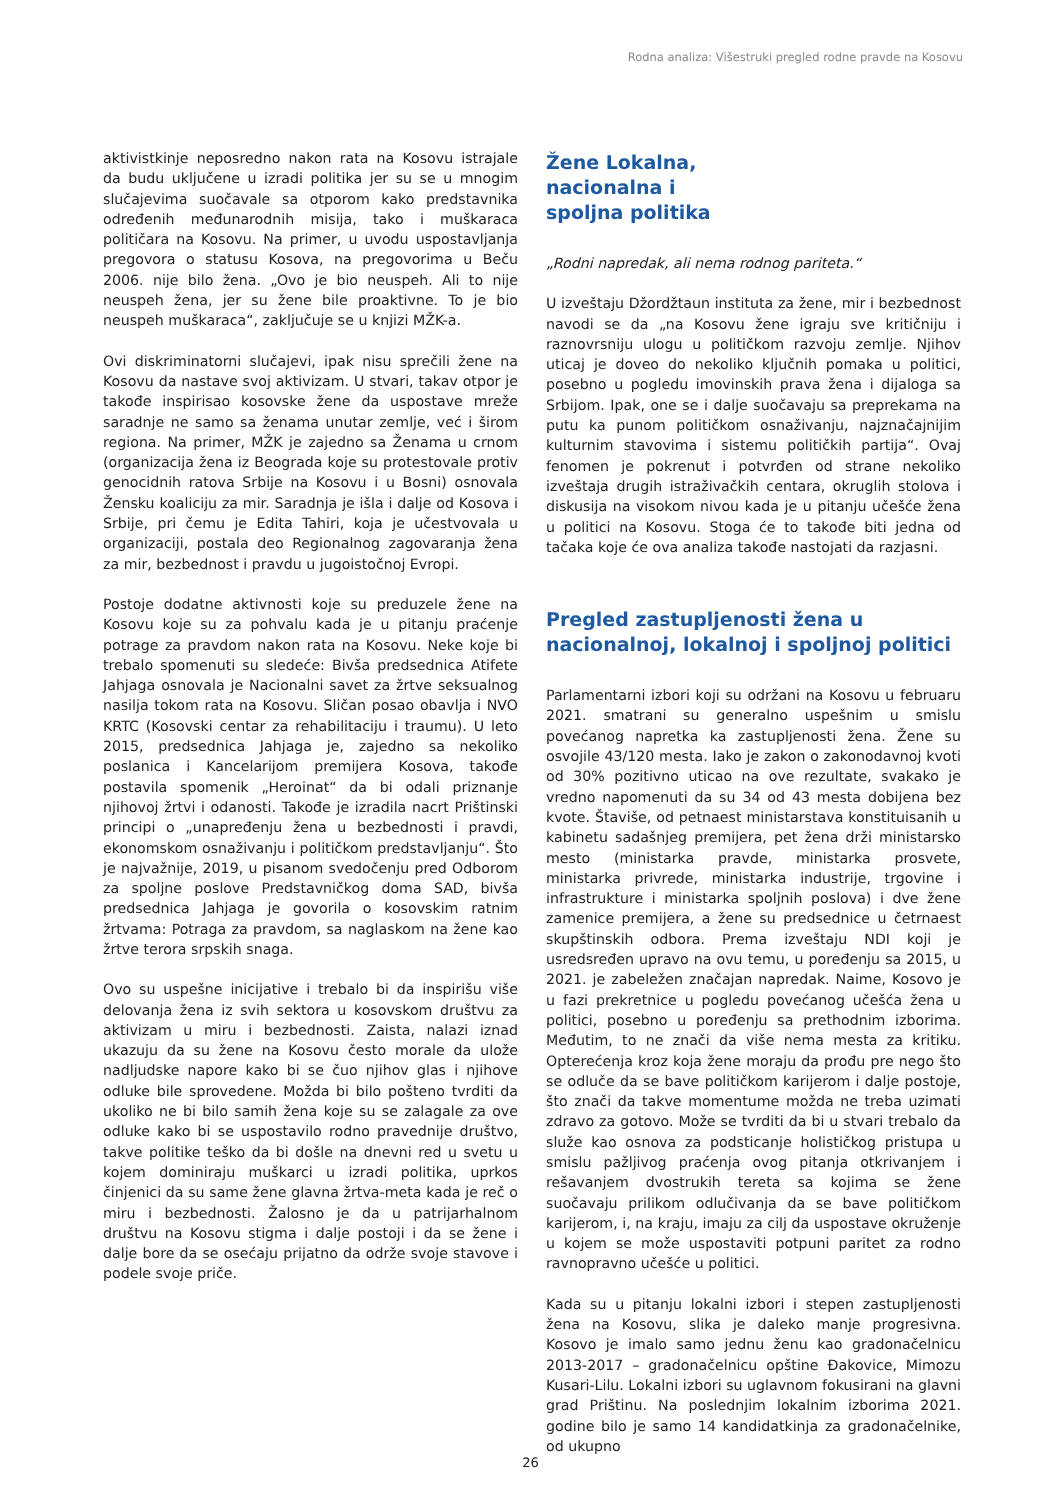Rodna analiza: Višestruki pregled rodne pravde na Kosovu
aktivistkinje neposredno nakon rata na Kosovu istrajale da budu uključene u izradi politika jer su se u mnogim slučajevima suočavale sa otporom kako predstavnika određenih međunarodnih misija, tako i muškaraca političara na Kosovu. Na primer, u uvodu uspostavljanja pregovora o statusu Kosova, na pregovorima u Beču 2006. nije bilo žena. „Ovo je bio neuspeh. Ali to nije neuspeh žena, jer su žene bile proaktivne. To je bio neuspeh muškaraca“, zaključuje se u knjizi MŽK-a.
Ovi diskriminatorni slučajevi, ipak nisu sprečili žene na Kosovu da nastave svoj aktivizam. U stvari, takav otpor je takođe inspirisao kosovske žene da uspostave mreže saradnje ne samo sa ženama unutar zemlje, već i širom regiona. Na primer, MŽK je zajedno sa Ženama u crnom (organizacija žena iz Beograda koje su protestovale protiv genocidnih ratova Srbije na Kosovu i u Bosni) osnovala Žensku koaliciju za mir. Saradnja je išla i dalje od Kosova i Srbije, pri čemu je Edita Tahiri, koja je učestvovala u organizaciji, postala deo Regionalnog zagovaranja žena za mir, bezbednost i pravdu u jugoistočnoj Evropi.
Postoje dodatne aktivnosti koje su preduzele žene na Kosovu koje su za pohvalu kada je u pitanju praćenje potrage za pravdom nakon rata na Kosovu. Neke koje bi trebalo spomenuti su sledeće: Bivša predsednica Atifete Jahjaga osnovala je Nacionalni savet za žrtve seksualnog nasilja tokom rata na Kosovu. Sličan posao obavlja i NVO KRTC (Kosovski centar za rehabilitaciju i traumu). U leto 2015, predsednica Jahjaga je, zajedno sa nekoliko poslanica i Kancelarijom premijera Kosova, takođe postavila spomenik „Heroinat“ da bi odali priznanje njihovoj žrtvi i odanosti. Takođe je izradila nacrt Prištinski principi o „unapređenju žena u bezbednosti i pravdi, ekonomskom osnaživanju i političkom predstavljanju“. Što je najvažnije, 2019, u pisanom svedočenju pred Odborom za spoljne poslove Predstavničkog doma SAD, bivša predsednica Jahjaga je govorila o kosovskim ratnim žrtvama: Potraga za pravdom, sa naglaskom na žene kao žrtve terora srpskih snaga.
Ovo su uspešne inicijative i trebalo bi da inspirišu više delovanja žena iz svih sektora u kosovskom društvu za aktivizam u miru i bezbednosti. Zaista, nalazi iznad ukazuju da su žene na Kosovu često morale da ulože nadljudske napore kako bi se čuo njihov glas i njihove odluke bile sprovedene. Možda bi bilo pošteno tvrditi da ukoliko ne bi bilo samih žena koje su se zalagale za ove odluke kako bi se uspostavilo rodno pravednije društvo, takve politike teško da bi došle na dnevni red u svetu u kojem dominiraju muškarci u izradi politika, uprkos činjenici da su same žene glavna žrtva-meta kada je reč o miru i bezbednosti. Žalosno je da u patrijarhalnom društvu na Kosovu stigma i dalje postoji i da se žene i dalje bore da se osećaju prijatno da održe svoje stavove i podele svoje priče.
Žene Lokalna,
nacionalna i
spoljna politika
„Rodni napredak, ali nema rodnog pariteta.“
U izveštaju Džordžtaun instituta za žene, mir i bezbednost navodi se da „na Kosovu žene igraju sve kritičniju i raznovrsniju ulogu u političkom razvoju zemlje. Njihov uticaj je doveo do nekoliko ključnih pomaka u politici, posebno u pogledu imovinskih prava žena i dijaloga sa Srbijom. Ipak, one se i dalje suočavaju sa preprekama na putu ka punom političkom osnaživanju, najznačajnijim kulturnim stavovima i sistemu političkih partija“. Ovaj fenomen je pokrenut i potvrđen od strane nekoliko izveštaja drugih istraživačkih centara, okruglih stolova i diskusija na visokom nivou kada je u pitanju učešće žena u politici na Kosovu. Stoga će to takođe biti jedna od tačaka koje će ova analiza takođe nastojati da razjasni.
Pregled zastupljenosti žena u nacionalnoj, lokalnoj i spoljnoj politici
Parlamentarni izbori koji su održani na Kosovu u februaru 2021. smatrani su generalno uspešnim u smislu povećanog napretka ka zastupljenosti žena. Žene su osvojile 43/120 mesta. Iako je zakon o zakonodavnoj kvoti od 30% pozitivno uticao na ove rezultate, svakako je vredno napomenuti da su 34 od 43 mesta dobijena bez kvote. Štaviše, od petnaest ministarstava konstituisanih u kabinetu sadašnjeg premijera, pet žena drži ministarsko mesto (ministarka pravde, ministarka prosvete, ministarka privrede, ministarka industrije, trgovine i infrastrukture i ministarka spoljnih poslova) i dve žene zamenice premijera, a žene su predsednice u četrnaest skupštinskih odbora. Prema izveštaju NDI koji je usredsređen upravo na ovu temu, u poređenju sa 2015, u 2021. je zabeležen značajan napredak. Naime, Kosovo je u fazi prekretnice u pogledu povećanog učešća žena u politici, posebno u poređenju sa prethodnim izborima. Međutim, to ne znači da više nema mesta za kritiku. Opterećenja kroz koja žene moraju da prođu pre nego što se odluče da se bave političkom karijerom i dalje postoje, što znači da takve momentume možda ne treba uzimati zdravo za gotovo. Može se tvrditi da bi u stvari trebalo da služe kao osnova za podsticanje holističkog pristupa u smislu pažljivog praćenja ovog pitanja otkrivanjem i rešavanjem dvostrukih tereta sa kojima se žene suočavaju prilikom odlučivanja da se bave političkom karijerom, i, na kraju, imaju za cilj da uspostave okruženje u kojem se može uspostaviti potpuni paritet za rodno ravnopravno učešće u politici.
Kada su u pitanju lokalni izbori i stepen zastupljenosti žena na Kosovu, slika je daleko manje progresivna. Kosovo je imalo samo jednu ženu kao gradonačelnicu 2013-2017 – gradonačelnicu opštine Đakovice, Mimozu Kusari-Lilu. Lokalni izbori su uglavnom fokusirani na glavni grad Prištinu. Na poslednjim lokalnim izborima 2021. godine bilo je samo 14 kandidatkinja za gradonačelnike, od ukupno
26